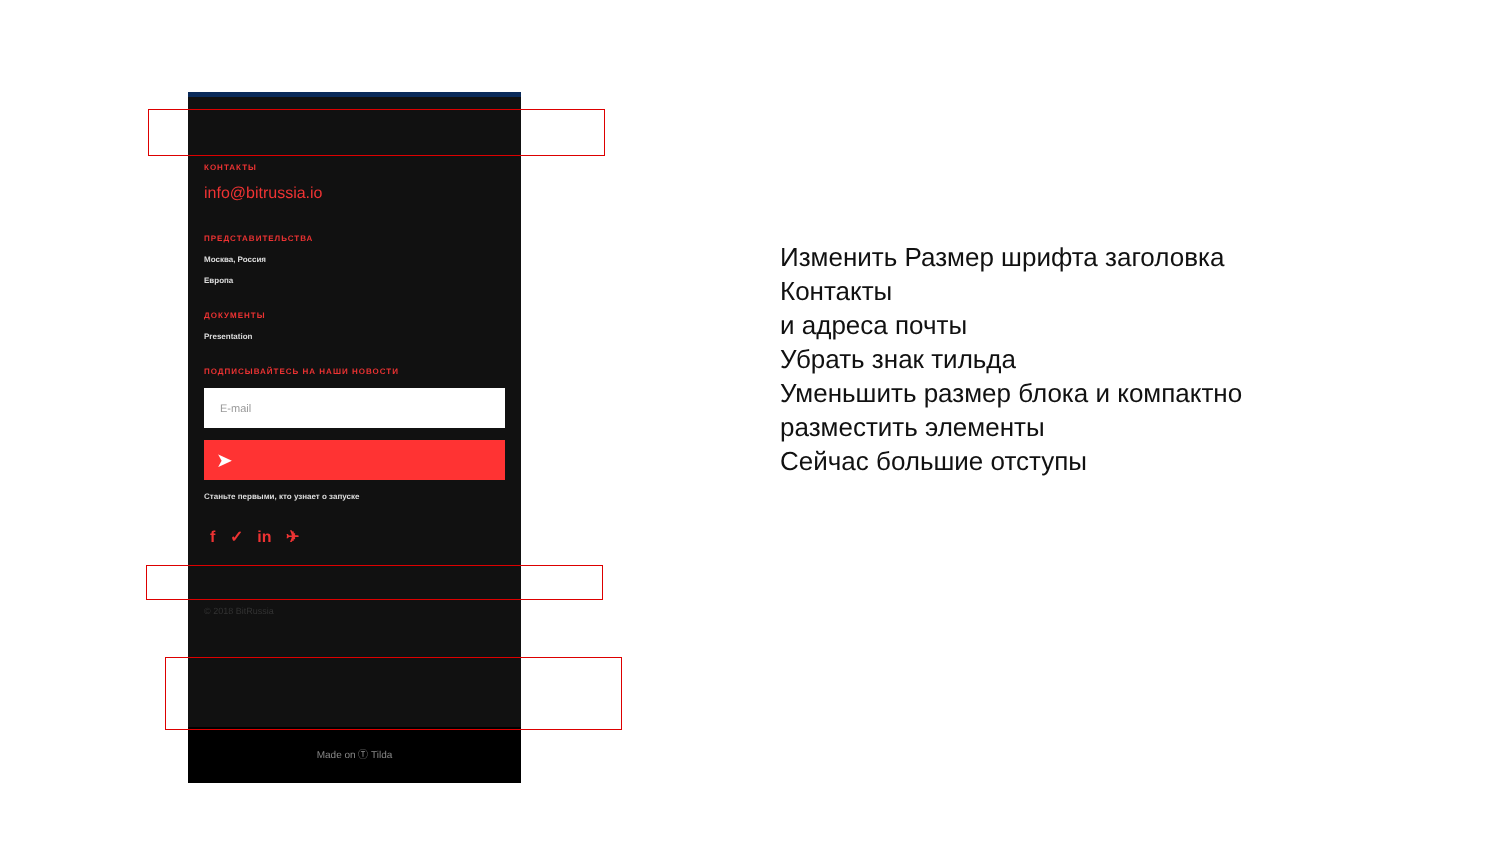КОНТАКТЫ
info@bitrussia.io
ПРЕДСТАВИТЕЛЬСТВА
Москва, Россия
Европа
ДОКУМЕНТЫ
Presentation
ПОДПИСЫВАЙТЕСЬ НА НАШИ НОВОСТИ
E-mail
➤
Станьте первыми, кто узнает о запуске
f ✓ in ✈
© 2018 BitRussia
Made on Ⓣ Tilda
Изменить Размер шрифта заголовка
Контакты
и адреса почты
Убрать знак тильда
Уменьшить размер блока и компактно
разместить элементы
Сейчас большие отступы